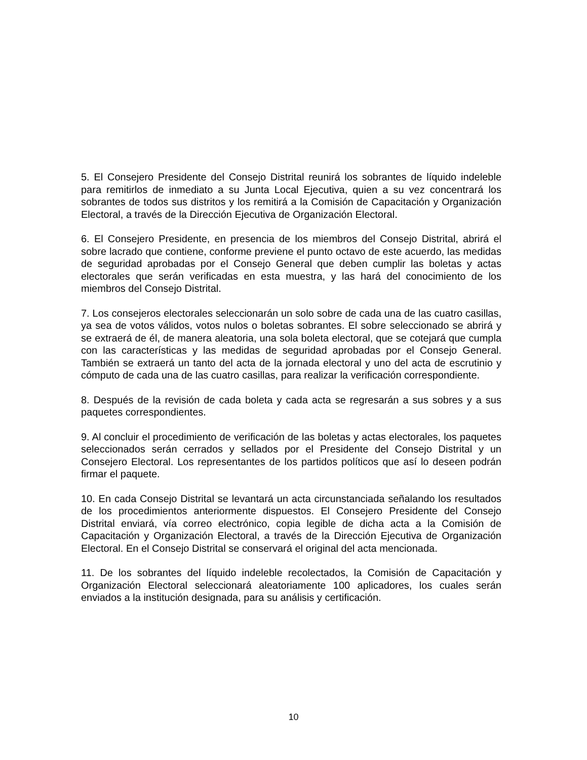5. El Consejero Presidente del Consejo Distrital reunirá los sobrantes de líquido indeleble para remitirlos de inmediato a su Junta Local Ejecutiva, quien a su vez concentrará los sobrantes de todos sus distritos y los remitirá a la Comisión de Capacitación y Organización Electoral, a través de la Dirección Ejecutiva de Organización Electoral.
6. El Consejero Presidente, en presencia de los miembros del Consejo Distrital, abrirá el sobre lacrado que contiene, conforme previene el punto octavo de este acuerdo, las medidas de seguridad aprobadas por el Consejo General que deben cumplir las boletas y actas electorales que serán verificadas en esta muestra, y las hará del conocimiento de los miembros del Consejo Distrital.
7. Los consejeros electorales seleccionarán un solo sobre de cada una de las cuatro casillas, ya sea de votos válidos, votos nulos o boletas sobrantes. El sobre seleccionado se abrirá y se extraerá de él, de manera aleatoria, una sola boleta electoral, que se cotejará que cumpla con las características y las medidas de seguridad aprobadas por el Consejo General. También se extraerá un tanto del acta de la jornada electoral y uno del acta de escrutinio y cómputo de cada una de las cuatro casillas, para realizar la verificación correspondiente.
8. Después de la revisión de cada boleta y cada acta se regresarán a sus sobres y a sus paquetes correspondientes.
9. Al concluir el procedimiento de verificación de las boletas y actas electorales, los paquetes seleccionados serán cerrados y sellados por el Presidente del Consejo Distrital y un Consejero Electoral. Los representantes de los partidos políticos que así lo deseen podrán firmar el paquete.
10. En cada Consejo Distrital se levantará un acta circunstanciada señalando los resultados de los procedimientos anteriormente dispuestos. El Consejero Presidente del Consejo Distrital enviará, vía correo electrónico, copia legible de dicha acta a la Comisión de Capacitación y Organización Electoral, a través de la Dirección Ejecutiva de Organización Electoral. En el Consejo Distrital se conservará el original del acta mencionada.
11. De los sobrantes del líquido indeleble recolectados, la Comisión de Capacitación y Organización Electoral seleccionará aleatoriamente 100 aplicadores, los cuales serán enviados a la institución designada, para su análisis y certificación.
10